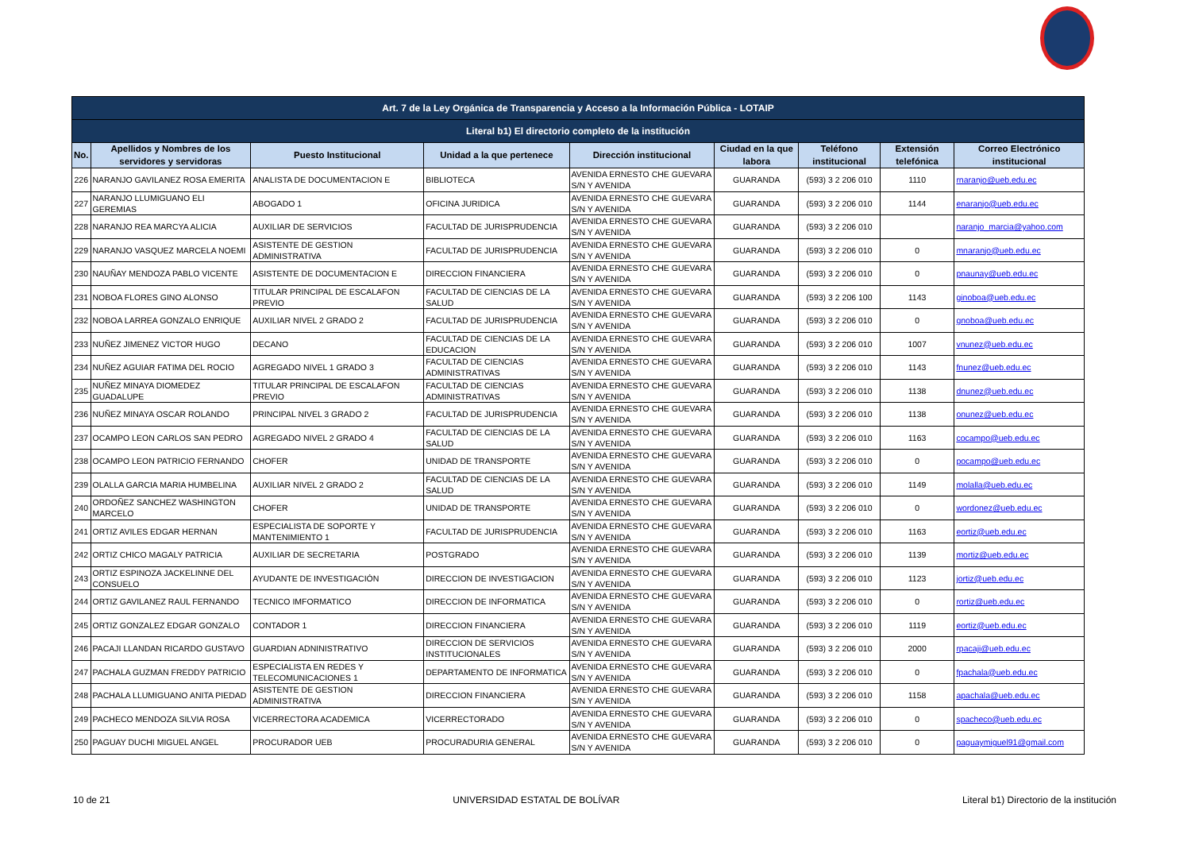| Art. 7 de la Ley Orgánica de Transparencia y Acceso a la Información Pública - LOTAIP | | | | | | | | |
| --- | --- | --- | --- | --- | --- | --- | --- | --- |
| Literal b1) El directorio completo de la institución | | | | | | | | |
| No. | Apellidos y Nombres de los servidores y servidoras | Puesto Institucional | Unidad a la que pertenece | Dirección institucional | Ciudad en la que labora | Teléfono institucional | Extensión telefónica | Correo Electrónico institucional |
| 226 | NARANJO GAVILANEZ ROSA EMERITA | ANALISTA DE DOCUMENTACION E | BIBLIOTECA | AVENIDA ERNESTO CHE GUEVARA S/N Y AVENIDA | GUARANDA | (593) 3 2 206 010 | 1110 | rnaranjo@ueb.edu.ec |
| 227 | NARANJO LLUMIGUANO ELI GEREMIAS | ABOGADO 1 | OFICINA JURIDICA | AVENIDA ERNESTO CHE GUEVARA S/N Y AVENIDA | GUARANDA | (593) 3 2 206 010 | 1144 | enaranjo@ueb.edu.ec |
| 228 | NARANJO REA MARCYA ALICIA | AUXILIAR DE SERVICIOS | FACULTAD DE JURISPRUDENCIA | AVENIDA ERNESTO CHE GUEVARA S/N Y AVENIDA | GUARANDA | (593) 3 2 206 010 | | naranjo_marcia@yahoo.com |
| 229 | NARANJO VASQUEZ MARCELA NOEMI | ASISTENTE DE GESTION ADMINISTRATIVA | FACULTAD DE JURISPRUDENCIA | AVENIDA ERNESTO CHE GUEVARA S/N Y AVENIDA | GUARANDA | (593) 3 2 206 010 | 0 | mnaranjo@ueb.edu.ec |
| 230 | NAUÑAY MENDOZA PABLO VICENTE | ASISTENTE DE DOCUMENTACION E | DIRECCION FINANCIERA | AVENIDA ERNESTO CHE GUEVARA S/N Y AVENIDA | GUARANDA | (593) 3 2 206 010 | 0 | pnaunay@ueb.edu.ec |
| 231 | NOBOA FLORES GINO ALONSO | TITULAR PRINCIPAL DE ESCALAFON PREVIO | FACULTAD DE CIENCIAS DE LA SALUD | AVENIDA ERNESTO CHE GUEVARA S/N Y AVENIDA | GUARANDA | (593) 3 2 206 100 | 1143 | ginoboa@ueb.edu.ec |
| 232 | NOBOA LARREA GONZALO ENRIQUE | AUXILIAR NIVEL 2 GRADO 2 | FACULTAD DE JURISPRUDENCIA | AVENIDA ERNESTO CHE GUEVARA S/N Y AVENIDA | GUARANDA | (593) 3 2 206 010 | 0 | gnoboa@ueb.edu.ec |
| 233 | NUÑEZ JIMENEZ VICTOR HUGO | DECANO | FACULTAD DE CIENCIAS DE LA EDUCACION | AVENIDA ERNESTO CHE GUEVARA S/N Y AVENIDA | GUARANDA | (593) 3 2 206 010 | 1007 | vnunez@ueb.edu.ec |
| 234 | NUÑEZ AGUIAR FATIMA DEL ROCIO | AGREGADO NIVEL 1 GRADO 3 | FACULTAD DE CIENCIAS ADMINISTRATIVAS | AVENIDA ERNESTO CHE GUEVARA S/N Y AVENIDA | GUARANDA | (593) 3 2 206 010 | 1143 | fnunez@ueb.edu.ec |
| 235 | NUÑEZ MINAYA DIOMEDEZ GUADALUPE | TITULAR PRINCIPAL DE ESCALAFON PREVIO | FACULTAD DE CIENCIAS ADMINISTRATIVAS | AVENIDA ERNESTO CHE GUEVARA S/N Y AVENIDA | GUARANDA | (593) 3 2 206 010 | 1138 | dnunez@ueb.edu.ec |
| 236 | NUÑEZ MINAYA OSCAR ROLANDO | PRINCIPAL NIVEL 3 GRADO 2 | FACULTAD DE JURISPRUDENCIA | AVENIDA ERNESTO CHE GUEVARA S/N Y AVENIDA | GUARANDA | (593) 3 2 206 010 | 1138 | onunez@ueb.edu.ec |
| 237 | OCAMPO LEON CARLOS SAN PEDRO | AGREGADO NIVEL 2 GRADO 4 | FACULTAD DE CIENCIAS DE LA SALUD | AVENIDA ERNESTO CHE GUEVARA S/N Y AVENIDA | GUARANDA | (593) 3 2 206 010 | 1163 | cocampo@ueb.edu.ec |
| 238 | OCAMPO LEON PATRICIO FERNANDO | CHOFER | UNIDAD DE TRANSPORTE | AVENIDA ERNESTO CHE GUEVARA S/N Y AVENIDA | GUARANDA | (593) 3 2 206 010 | 0 | pocampo@ueb.edu.ec |
| 239 | OLALLA GARCIA MARIA HUMBELINA | AUXILIAR NIVEL 2 GRADO 2 | FACULTAD DE CIENCIAS DE LA SALUD | AVENIDA ERNESTO CHE GUEVARA S/N Y AVENIDA | GUARANDA | (593) 3 2 206 010 | 1149 | molalla@ueb.edu.ec |
| 240 | ORDOÑEZ SANCHEZ WASHINGTON MARCELO | CHOFER | UNIDAD DE TRANSPORTE | AVENIDA ERNESTO CHE GUEVARA S/N Y AVENIDA | GUARANDA | (593) 3 2 206 010 | 0 | wordonez@ueb.edu.ec |
| 241 | ORTIZ AVILES EDGAR HERNAN | ESPECIALISTA DE SOPORTE Y MANTENIMIENTO 1 | FACULTAD DE JURISPRUDENCIA | AVENIDA ERNESTO CHE GUEVARA S/N Y AVENIDA | GUARANDA | (593) 3 2 206 010 | 1163 | eortiz@ueb.edu.ec |
| 242 | ORTIZ CHICO MAGALY PATRICIA | AUXILIAR DE SECRETARIA | POSTGRADO | AVENIDA ERNESTO CHE GUEVARA S/N Y AVENIDA | GUARANDA | (593) 3 2 206 010 | 1139 | mortiz@ueb.edu.ec |
| 243 | ORTIZ ESPINOZA JACKELINNE DEL CONSUELO | AYUDANTE DE INVESTIGACIÓN | DIRECCION DE INVESTIGACION | AVENIDA ERNESTO CHE GUEVARA S/N Y AVENIDA | GUARANDA | (593) 3 2 206 010 | 1123 | jortiz@ueb.edu.ec |
| 244 | ORTIZ GAVILANEZ RAUL FERNANDO | TECNICO IMFORMATICO | DIRECCION DE INFORMATICA | AVENIDA ERNESTO CHE GUEVARA S/N Y AVENIDA | GUARANDA | (593) 3 2 206 010 | 0 | rortiz@ueb.edu.ec |
| 245 | ORTIZ GONZALEZ EDGAR GONZALO | CONTADOR 1 | DIRECCION FINANCIERA | AVENIDA ERNESTO CHE GUEVARA S/N Y AVENIDA | GUARANDA | (593) 3 2 206 010 | 1119 | eortiz@ueb.edu.ec |
| 246 | PACAJI LLANDAN RICARDO GUSTAVO | GUARDIAN ADNINISTRATIVO | DIRECCION DE SERVICIOS INSTITUCIONALES | AVENIDA ERNESTO CHE GUEVARA S/N Y AVENIDA | GUARANDA | (593) 3 2 206 010 | 2000 | rpacaji@ueb.edu.ec |
| 247 | PACHALA GUZMAN FREDDY PATRICIO | ESPECIALISTA EN REDES Y TELECOMUNICACIONES 1 | DEPARTAMENTO DE INFORMATICA | AVENIDA ERNESTO CHE GUEVARA S/N Y AVENIDA | GUARANDA | (593) 3 2 206 010 | 0 | fpachala@ueb.edu.ec |
| 248 | PACHALA LLUMIGUANO ANITA PIEDAD | ASISTENTE DE GESTION ADMINISTRATIVA | DIRECCION FINANCIERA | AVENIDA ERNESTO CHE GUEVARA S/N Y AVENIDA | GUARANDA | (593) 3 2 206 010 | 1158 | apachala@ueb.edu.ec |
| 249 | PACHECO MENDOZA SILVIA ROSA | VICERRECTORA ACADEMICA | VICERRECTORADO | AVENIDA ERNESTO CHE GUEVARA S/N Y AVENIDA | GUARANDA | (593) 3 2 206 010 | 0 | spacheco@ueb.edu.ec |
| 250 | PAGUAY DUCHI MIGUEL ANGEL | PROCURADOR UEB | PROCURADURIA GENERAL | AVENIDA ERNESTO CHE GUEVARA S/N Y AVENIDA | GUARANDA | (593) 3 2 206 010 | 0 | paguaymiguel91@gmail.com |
10 de 21 UNIVERSIDAD ESTATAL DE BOLÍVAR Literal b1) Directorio de la institución